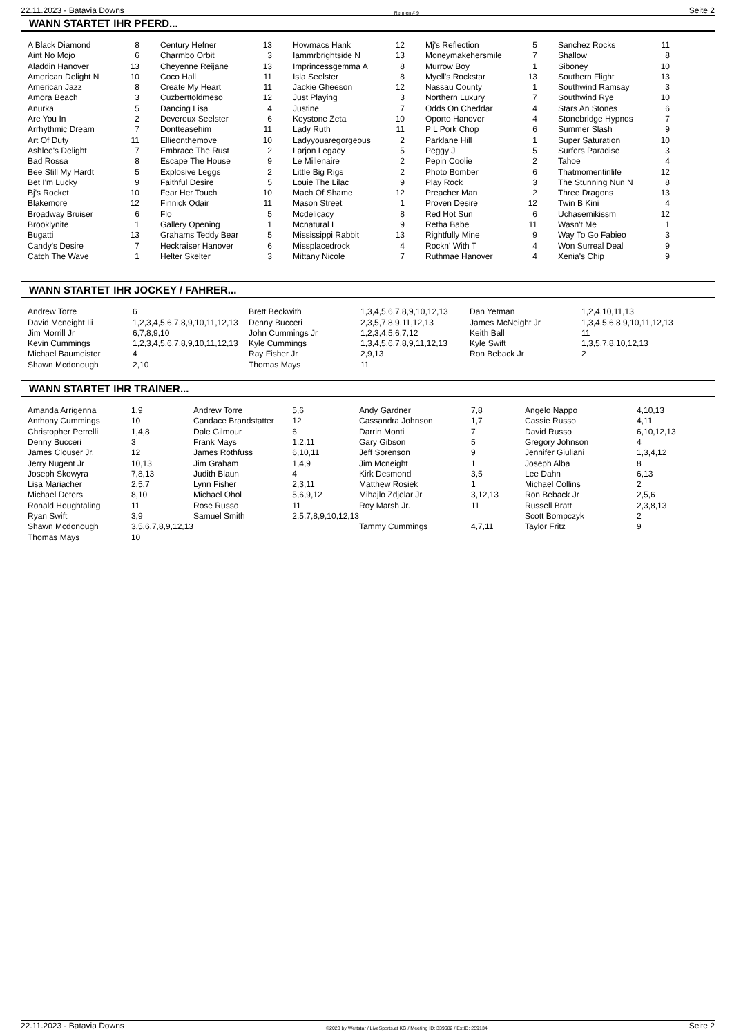22.11.2023 - Batavia Downs Rennen # 9 Seite 2
WANN STARTET IHR PFERD...
| A Black Diamond | 8 |
| Aint No Mojo | 6 |
| Aladdin Hanover | 13 |
| American Delight N | 10 |
| American Jazz | 8 |
| Amora Beach | 3 |
| Anurka | 5 |
| Are You In | 2 |
| Arrhythmic Dream | 7 |
| Art Of Duty | 11 |
| Ashlee's Delight | 7 |
| Bad Rossa | 8 |
| Bee Still My Hardt | 5 |
| Bet I'm Lucky | 9 |
| Bj's Rocket | 10 |
| Blakemore | 12 |
| Broadway Bruiser | 6 |
| Brooklynite | 1 |
| Bugatti | 13 |
| Candy's Desire | 7 |
| Catch The Wave | 1 |
| Century Hefner | 13 |
| Charmbo Orbit | 3 |
| Cheyenne Reijane | 13 |
| Coco Hall | 11 |
| Create My Heart | 11 |
| Cuzberttoldmeso | 12 |
| Dancing Lisa | 4 |
| Devereux Seelster | 6 |
| Dontteasehim | 11 |
| Ellieonthemove | 10 |
| Embrace The Rust | 2 |
| Escape The House | 9 |
| Explosive Leggs | 2 |
| Faithful Desire | 5 |
| Fear Her Touch | 10 |
| Finnick Odair | 11 |
| Flo | 5 |
| Gallery Opening | 1 |
| Grahams Teddy Bear | 5 |
| Heckraiser Hanover | 6 |
| Helter Skelter | 3 |
| Howmacs Hank | 12 |
| Iammrbrightside N | 13 |
| Imprincessgemma A | 8 |
| Isla Seelster | 8 |
| Jackie Gheeson | 12 |
| Just Playing | 3 |
| Justine | 7 |
| Keystone Zeta | 10 |
| Lady Ruth | 11 |
| Ladyyouaregorgeous | 2 |
| Larjon Legacy | 5 |
| Le Millenaire | 2 |
| Little Big Rigs | 2 |
| Louie The Lilac | 9 |
| Mach Of Shame | 12 |
| Mason Street | 1 |
| Mcdelicacy | 8 |
| Mcnatural L | 9 |
| Mississippi Rabbit | 13 |
| Missplacedrock | 4 |
| Mittany Nicole | 7 |
| Mj's Reflection | 5 |
| Moneymakehersmile | 7 |
| Murrow Boy | 1 |
| Myell's Rockstar | 13 |
| Nassau County | 1 |
| Northern Luxury | 7 |
| Odds On Cheddar | 4 |
| Oporto Hanover | 4 |
| P L Pork Chop | 6 |
| Parklane Hill | 1 |
| Peggy J | 5 |
| Pepin Coolie | 2 |
| Photo Bomber | 6 |
| Play Rock | 3 |
| Preacher Man | 2 |
| Proven Desire | 12 |
| Red Hot Sun | 6 |
| Retha Babe | 11 |
| Rightfully Mine | 9 |
| Rockn' With T | 4 |
| Ruthmae Hanover | 4 |
| Sanchez Rocks | 11 |
| Shallow | 8 |
| Siboney | 10 |
| Southern Flight | 13 |
| Southwind Ramsay | 3 |
| Southwind Rye | 10 |
| Stars An Stones | 6 |
| Stonebridge Hypnos | 7 |
| Summer Slash | 9 |
| Super Saturation | 10 |
| Surfers Paradise | 3 |
| Tahoe | 4 |
| Thatmomentinlife | 12 |
| The Stunning Nun N | 8 |
| Three Dragons | 13 |
| Twin B Kini | 4 |
| Uchasemikissm | 12 |
| Wasn't Me | 1 |
| Way To Go Fabieo | 3 |
| Won Surreal Deal | 9 |
| Xenia's Chip | 9 |
WANN STARTET IHR JOCKEY / FAHRER...
| Andrew Torre | 6 |
| David Mcneight Iii | 1,2,3,4,5,6,7,8,9,10,11,12,13 |
| Jim Morrill Jr | 6,7,8,9,10 |
| Kevin Cummings | 1,2,3,4,5,6,7,8,9,10,11,12,13 |
| Michael Baumeister | 4 |
| Shawn Mcdonough | 2,10 |
| Brett Beckwith | 1,3,4,5,6,7,8,9,10,12,13 |
| Denny Bucceri | 2,3,5,7,8,9,11,12,13 |
| John Cummings Jr | 1,2,3,4,5,6,7,12 |
| Kyle Cummings | 1,3,4,5,6,7,8,9,11,12,13 |
| Ray Fisher Jr | 2,9,13 |
| Thomas Mays | 11 |
| Dan Yetman | 1,2,4,10,11,13 |
| James McNeight Jr | 1,3,4,5,6,8,9,10,11,12,13 |
| Keith Ball | 11 |
| Kyle Swift | 1,3,5,7,8,10,12,13 |
| Ron Beback Jr | 2 |
WANN STARTET IHR TRAINER...
| Amanda Arrigenna | 1,9 |
| Anthony Cummings | 10 |
| Christopher Petrelli | 1,4,8 |
| Denny Bucceri | 3 |
| James Clouser Jr. | 12 |
| Jerry Nugent Jr | 10,13 |
| Joseph Skowyra | 7,8,13 |
| Lisa Mariacher | 2,5,7 |
| Michael Deters | 8,10 |
| Ronald Houghtaling | 11 |
| Ryan Swift | 3,9 |
| Shawn Mcdonough | 3,5,6,7,8,9,12,13 |
| Thomas Mays | 10 |
| Andrew Torre | 5,6 |
| Candace Brandstatter | 12 |
| Dale Gilmour | 6 |
| Frank Mays | 1,2,11 |
| James Rothfuss | 6,10,11 |
| Jim Graham | 1,4,9 |
| Judith Blaun | 4 |
| Lynn Fisher | 2,3,11 |
| Michael Ohol | 5,6,9,12 |
| Rose Russo | 11 |
| Samuel Smith | 2,5,7,8,9,10,12,13 |
| Andy Gardner | 7,8 |
| Cassandra Johnson | 1,7 |
| Darrin Monti | 7 |
| Gary Gibson | 5 |
| Jeff Sorenson | 9 |
| Jim Mcneight | 1 |
| Kirk Desmond | 3,5 |
| Matthew Rosiek | 1 |
| Mihajlo Zdjelar Jr | 3,12,13 |
| Roy Marsh Jr. | 11 |
| Tammy Cummings | 4,7,11 |
| Angelo Nappo | 4,10,13 |
| Cassie Russo | 4,11 |
| David Russo | 6,10,12,13 |
| Gregory Johnson | 4 |
| Jennifer Giuliani | 1,3,4,12 |
| Joseph Alba | 8 |
| Lee Dahn | 6,13 |
| Michael Collins | 2 |
| Ron Beback Jr | 2,5,6 |
| Russell Bratt | 2,3,8,13 |
| Scott Bompczyk | 2 |
| Taylor Fritz | 9 |
22.11.2023 - Batavia Downs ©2023 by Wettstar / LiveSports.at KG / Meeting ID: 339682 / ExtID: 259134 Seite 2